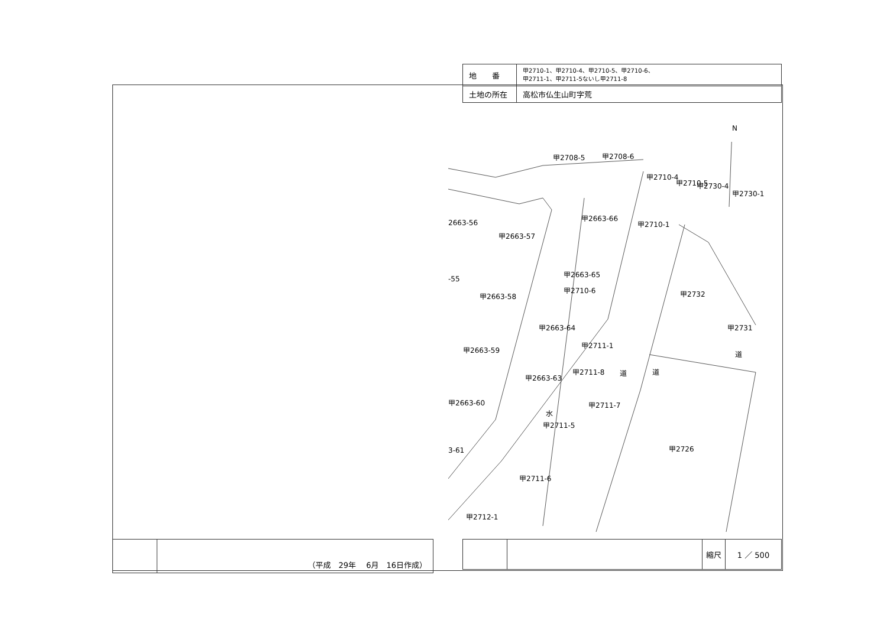| 地 番 | 甲2710-1、甲2710-4、甲2710-5、甲2710-6、 甲2711-1、甲2711-5ないし甲2711-8 |
| 土地の所在 | 高松市仏生山町字荒 |
甲2708-5 甲2708-6
甲2710-4
甲2710-5 甲2730-4
甲2730-1
2663-56
甲2663-66
甲2710-1
甲2663-57
甲2663-65
-55
甲2710-6 甲2732 甲2663-58
甲2663-64 甲2731
甲2711-1
甲2663-59 道
甲2663-63
甲2711-8 道 道
甲2663-60 甲2711-7
水
甲2711-5
甲2726 3-61
甲2711-6
甲2712-1
N
| | （平成 29年 6月 16日作成） |
| | | 縮尺 | 1 ／ 500 |